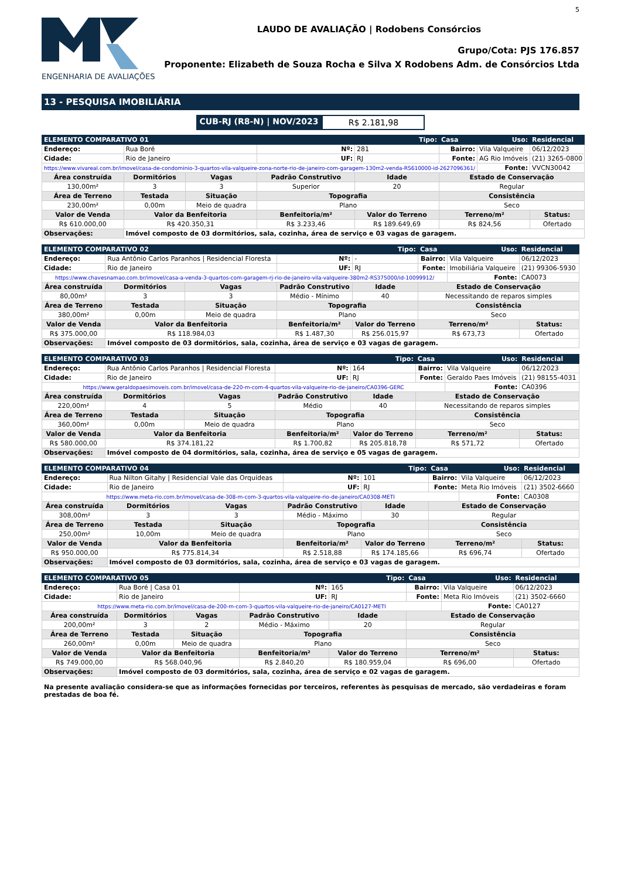ENGENHARIA DE AVALIAÇÕES
5
LAUDO DE AVALIAÇÃO | Rodobens Consórcios
Grupo/Cota: PJS 176.857
Proponente: Elizabeth de Souza Rocha e Silva X Rodobens Adm. de Consórcios Ltda
13 - PESQUISA IMOBILIÁRIA
CUB-RJ (R8-N) | NOV/2023 R$ 2.181,98
| ELEMENTO COMPARATIVO 01 | | | | Tipo: | | Casa | Uso: | Residencial |
| Endereço: | Rua Boré | | Nº: | | 281 | Bairro: | Vila Valqueire | 06/12/2023 |
| Cidade: | Rio de Janeiro | | UF: | | RJ | Fonte: | AG Rio Imóveis | (21) 3265-0800 |
| https://www.vivareal.com.br/imovel/casa-de-condominio-3-quartos-vila-valqueire-zona-norte-rio-de-janeiro-com-garagem-130m2-venda-RS610000-id-2627096361/ | | | | | | | Fonte: | VVCN30042 |
| Área construída | Dormitórios | Vagas | Padrão Construtivo | | Idade | Estado de Conservação | | |
| 130,00m² | 3 | 3 | Superior | | 20 | Regular | | |
| Área de Terreno | Testada | Situação | Topografia | | | Consistência | | |
| 230,00m² | 0,00m | Meio de quadra | Plano | | | Seco | | |
| Valor de Venda | Valor da Benfeitoria | | Benfeitoria/m² | Valor do Terreno | | Terreno/m² | | Status: |
| R$ 610.000,00 | R$ 420.350,31 | | R$ 3.233,46 | R$ 189.649,69 | | R$ 824,56 | | Ofertado |
| Observações: | Imóvel composto de 03 dormitórios, sala, cozinha, área de serviço e 03 vagas de garagem. | | | | | | | |
| ELEMENTO COMPARATIVO 02 | | | | Tipo: | | Casa | Uso: | Residencial |
| Endereço: | Rua Antônio Carlos Paranhos / Residencial Floresta | | Nº: | | - | Bairro: | Vila Valqueire | 06/12/2023 |
| Cidade: | Rio de Janeiro | | UF: | | RJ | Fonte: | Imobiliária Valqueire | (21) 99306-5930 |
| https://www.chavesnamao.com.br/imovel/casa-a-venda-3-quartos-com-garagem-rj-rio-de-janeiro-vila-valqueire-380m2-RS375000/id-10099912/ | | | | | | | Fonte: | CA0073 |
| Área construída | Dormitórios | Vagas | Padrão Construtivo | | Idade | Estado de Conservação | | |
| 80,00m² | 3 | 3 | Médio - Mínimo | | 40 | Necessitando de reparos simples | | |
| Área de Terreno | Testada | Situação | Topografia | | | Consistência | | |
| 380,00m² | 0,00m | Meio de quadra | Plano | | | Seco | | |
| Valor de Venda | Valor da Benfeitoria | | Benfeitoria/m² | Valor do Terreno | | Terreno/m² | | Status: |
| R$ 375.000,00 | R$ 118.984,03 | | R$ 1.487,30 | R$ 256.015,97 | | R$ 673,73 | | Ofertado |
| Observações: | Imóvel composto de 03 dormitórios, sala, cozinha, área de serviço e 03 vagas de garagem. | | | | | | | |
| ELEMENTO COMPARATIVO 03 | | | | Tipo: | | Casa | Uso: | Residencial |
| Endereço: | Rua Antônio Carlos Paranhos / Residencial Floresta | | Nº: | | 164 | Bairro: | Vila Valqueire | 06/12/2023 |
| Cidade: | Rio de Janeiro | | UF: | | RJ | Fonte: | Geraldo Paes Imóveis | (21) 98155-4031 |
| https://www.geraldopaesimoveis.com.br/imovel/casa-de-220-m-com-4-quartos-vila-valqueire-rio-de-janeiro/CA0396-GERC | | | | | | | Fonte: | CA0396 |
| Área construída | Dormitórios | Vagas | Padrão Construtivo | | Idade | Estado de Conservação | | |
| 220,00m² | 4 | 5 | Médio | | 40 | Necessitando de reparos simples | | |
| Área de Terreno | Testada | Situação | Topografia | | | Consistência | | |
| 360,00m² | 0,00m | Meio de quadra | Plano | | | Seco | | |
| Valor de Venda | Valor da Benfeitoria | | Benfeitoria/m² | Valor do Terreno | | Terreno/m² | | Status: |
| R$ 580.000,00 | R$ 374.181,22 | | R$ 1.700,82 | R$ 205.818,78 | | R$ 571,72 | | Ofertado |
| Observações: | Imóvel composto de 04 dormitórios, sala, cozinha, área de serviço e 05 vagas de garagem. | | | | | | | |
| ELEMENTO COMPARATIVO 04 | | | | Tipo: | | Casa | Uso: | Residencial |
| Endereço: | Rua Nilton Gitahy / Residencial Vale das Orquídeas | | Nº: | | 101 | Bairro: | Vila Valqueire | 06/12/2023 |
| Cidade: | Rio de Janeiro | | UF: | | RJ | Fonte: | Meta Rio Imóveis | (21) 3502-6660 |
| https://www.meta-rio.com.br/imovel/casa-de-308-m-com-3-quartos-vila-valqueire-rio-de-janeiro/CA0308-METI | | | | | | | Fonte: | CA0308 |
| Área construída | Dormitórios | Vagas | Padrão Construtivo | | Idade | Estado de Conservação | | |
| 308,00m² | 3 | 3 | Médio - Máximo | | 30 | Regular | | |
| Área de Terreno | Testada | Situação | Topografia | | | Consistência | | |
| 250,00m² | 10,00m | Meio de quadra | Plano | | | Seco | | |
| Valor de Venda | Valor da Benfeitoria | | Benfeitoria/m² | Valor do Terreno | | Terreno/m² | | Status: |
| R$ 950.000,00 | R$ 775.814,34 | | R$ 2.518,88 | R$ 174.185,66 | | R$ 696,74 | | Ofertado |
| Observações: | Imóvel composto de 03 dormitórios, sala, cozinha, área de serviço e 03 vagas de garagem. | | | | | | | |
| ELEMENTO COMPARATIVO 05 | | | | Tipo: | | Casa | Uso: | Residencial |
| Endereço: | Rua Boré / Casa 01 | | Nº: | | 165 | Bairro: | Vila Valqueire | 06/12/2023 |
| Cidade: | Rio de Janeiro | | UF: | | RJ | Fonte: | Meta Rio Imóveis | (21) 3502-6660 |
| https://www.meta-rio.com.br/imovel/casa-de-200-m-com-3-quartos-vila-valqueire-rio-de-janeiro/CA0127-METI | | | | | | | Fonte: | CA0127 |
| Área construída | Dormitórios | Vagas | Padrão Construtivo | | Idade | Estado de Conservação | | |
| 200,00m² | 3 | 2 | Médio - Máximo | | 20 | Regular | | |
| Área de Terreno | Testada | Situação | Topografia | | | Consistência | | |
| 260,00m² | 0,00m | Meio de quadra | Plano | | | Seco | | |
| Valor de Venda | Valor da Benfeitoria | | Benfeitoria/m² | Valor do Terreno | | Terreno/m² | | Status: |
| R$ 749.000,00 | R$ 568.040,96 | | R$ 2.840,20 | R$ 180.959,04 | | R$ 696,00 | | Ofertado |
| Observações: | Imóvel composto de 03 dormitórios, sala, cozinha, área de serviço e 02 vagas de garagem. | | | | | | | |
Na presente avaliação considera-se que as informações fornecidas por terceiros, referentes às pesquisas de mercado, são verdadeiras e foram prestadas de boa fé.